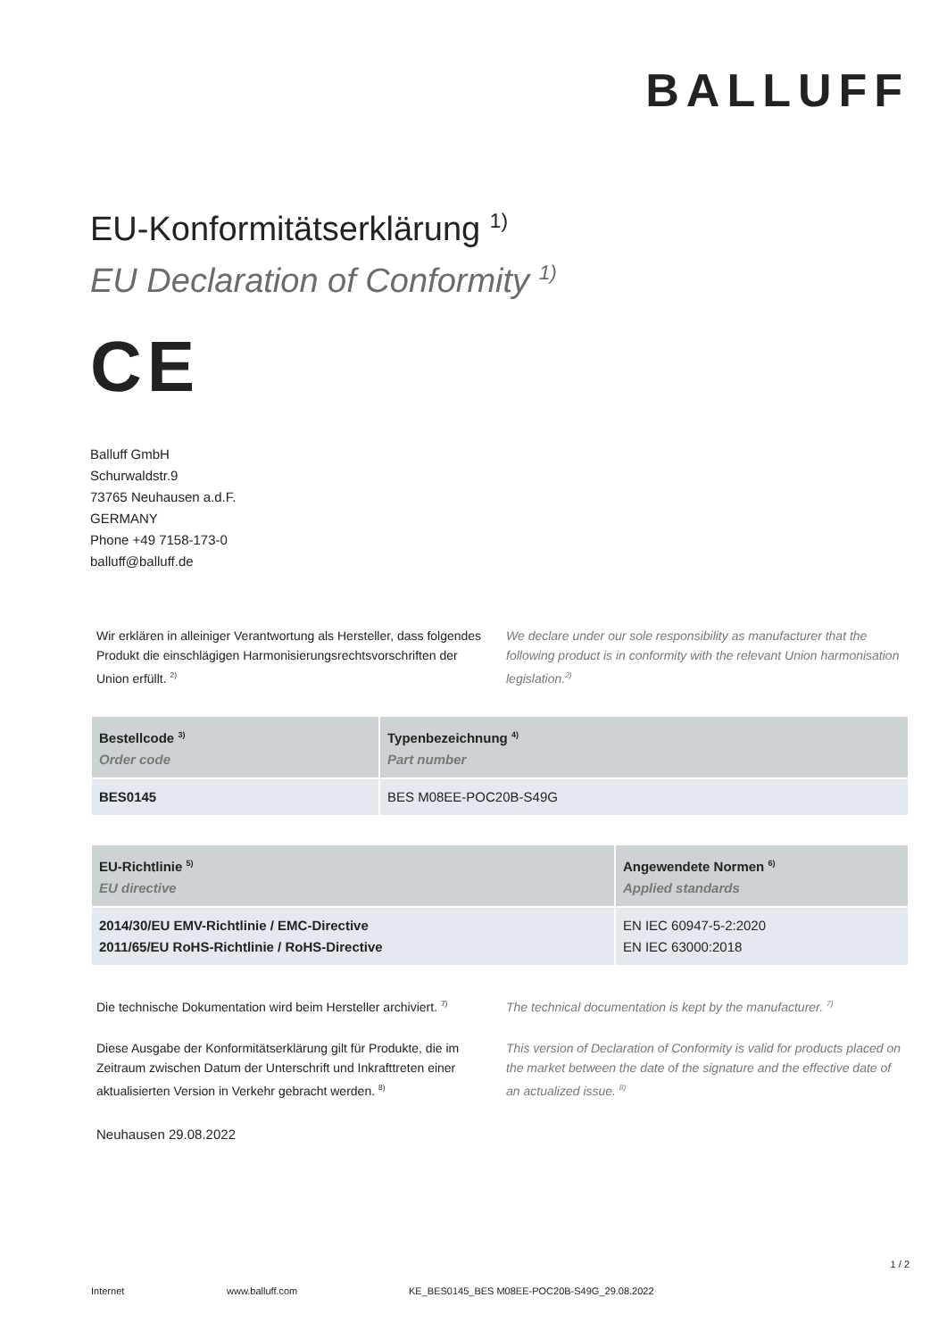BALLUFF
EU-Konformitätserklärung <sup>1)</sup>
EU Declaration of Conformity <sup>1)</sup>
CE
Balluff GmbH
Schurwaldstr.9
73765 Neuhausen a.d.F.
GERMANY
Phone +49 7158-173-0
balluff@balluff.de
Wir erklären in alleiniger Verantwortung als Hersteller, dass folgendes Produkt die einschlägigen Harmonisierungsrechtsvorschriften der Union erfüllt. <sup>2)</sup>
We declare under our sole responsibility as manufacturer that the following product is in conformity with the relevant Union harmonisation legislation.<sup>2)</sup>
| Bestellcode <sup>3)</sup> Order code | Typenbezeichnung <sup>4)</sup> Part number |
| --- | --- |
| BES0145 | BES M08EE-POC20B-S49G |
| EU-Richtlinie <sup>5)</sup> EU directive | Angewendete Normen <sup>6)</sup> Applied standards |
| --- | --- |
| 2014/30/EU EMV-Richtlinie / EMC-Directive 2011/65/EU RoHS-Richtlinie / RoHS-Directive | EN IEC 60947-5-2:2020 EN IEC 63000:2018 |
Die technische Dokumentation wird beim Hersteller archiviert. <sup>7)</sup>
The technical documentation is kept by the manufacturer. <sup>7)</sup>
Diese Ausgabe der Konformitätserklärung gilt für Produkte, die im Zeitraum zwischen Datum der Unterschrift und Inkrafttreten einer aktualisierten Version in Verkehr gebracht werden. <sup>8)</sup>
This version of Declaration of Conformity is valid for products placed on the market between the date of the signature and the effective date of an actualized issue. <sup>8)</sup>
Neuhausen 29.08.2022
1 / 2
Internet www.balluff.com KE_BES0145_BES M08EE-POC20B-S49G_29.08.2022